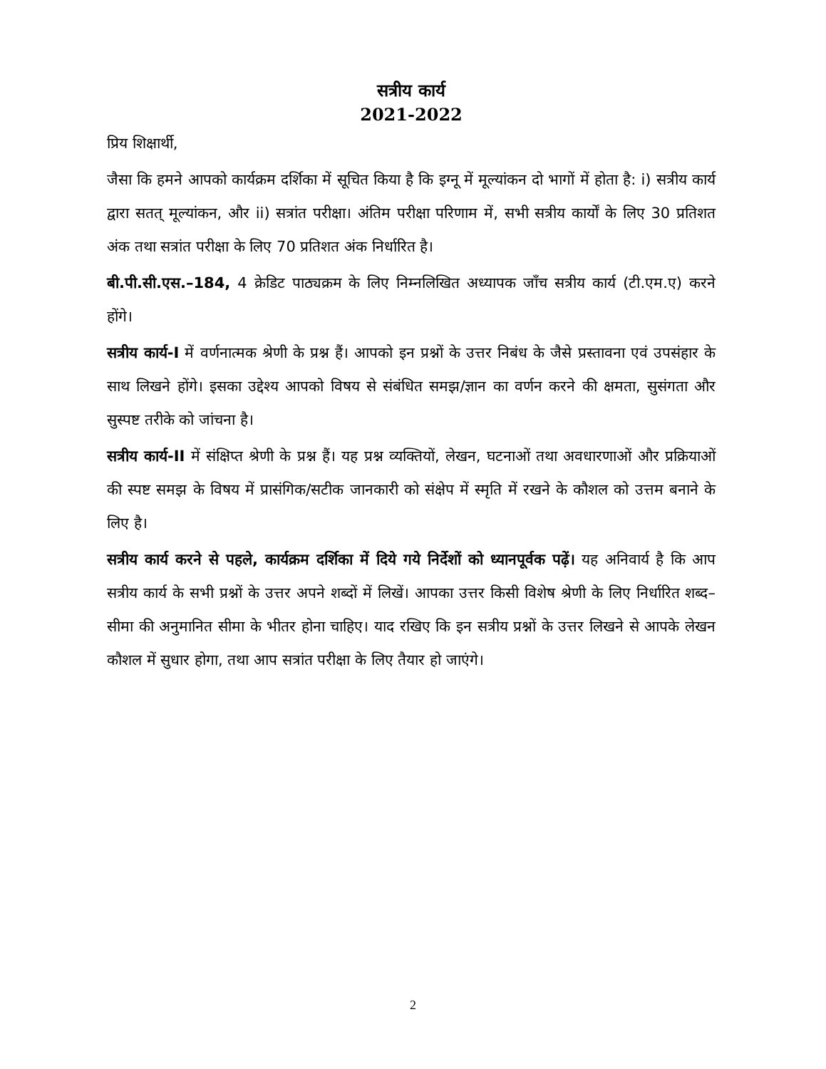सत्रीय कार्य
2021-2022
प्रिय शिक्षार्थी,
जैसा कि हमने आपको कार्यक्रम दर्शिका में सूचित किया है कि इग्नू में मूल्यांकन दो भागों में होता है: i) सत्रीय कार्य द्वारा सतत् मूल्यांकन, और ii) सत्रांत परीक्षा। अंतिम परीक्षा परिणाम में, सभी सत्रीय कार्यों के लिए 30 प्रतिशत अंक तथा सत्रांत परीक्षा के लिए 70 प्रतिशत अंक निर्धारित है।
बी.पी.सी.एस.–184, 4 क्रेडिट पाठ्यक्रम के लिए निम्नलिखित अध्यापक जाँच सत्रीय कार्य (टी.एम.ए) करने होंगे।
सत्रीय कार्य-I में वर्णनात्मक श्रेणी के प्रश्न हैं। आपको इन प्रश्नों के उत्तर निबंध के जैसे प्रस्तावना एवं उपसंहार के साथ लिखने होंगे। इसका उद्देश्य आपको विषय से संबंधित समझ/ज्ञान का वर्णन करने की क्षमता, सुसंगता और सुस्पष्ट तरीके को जांचना है।
सत्रीय कार्य-II में संक्षिप्त श्रेणी के प्रश्न हैं। यह प्रश्न व्यक्तियों, लेखन, घटनाओं तथा अवधारणाओं और प्रक्रियाओं की स्पष्ट समझ के विषय में प्रासंगिक/सटीक जानकारी को संक्षेप में स्मृति में रखने के कौशल को उत्तम बनाने के लिए है।
सत्रीय कार्य करने से पहले, कार्यक्रम दर्शिका में दिये गये निर्देशों को ध्यानपूर्वक पढ़ें। यह अनिवार्य है कि आप सत्रीय कार्य के सभी प्रश्नों के उत्तर अपने शब्दों में लिखें। आपका उत्तर किसी विशेष श्रेणी के लिए निर्धारित शब्द–सीमा की अनुमानित सीमा के भीतर होना चाहिए। याद रखिए कि इन सत्रीय प्रश्नों के उत्तर लिखने से आपके लेखन कौशल में सुधार होगा, तथा आप सत्रांत परीक्षा के लिए तैयार हो जाएंगे।
2